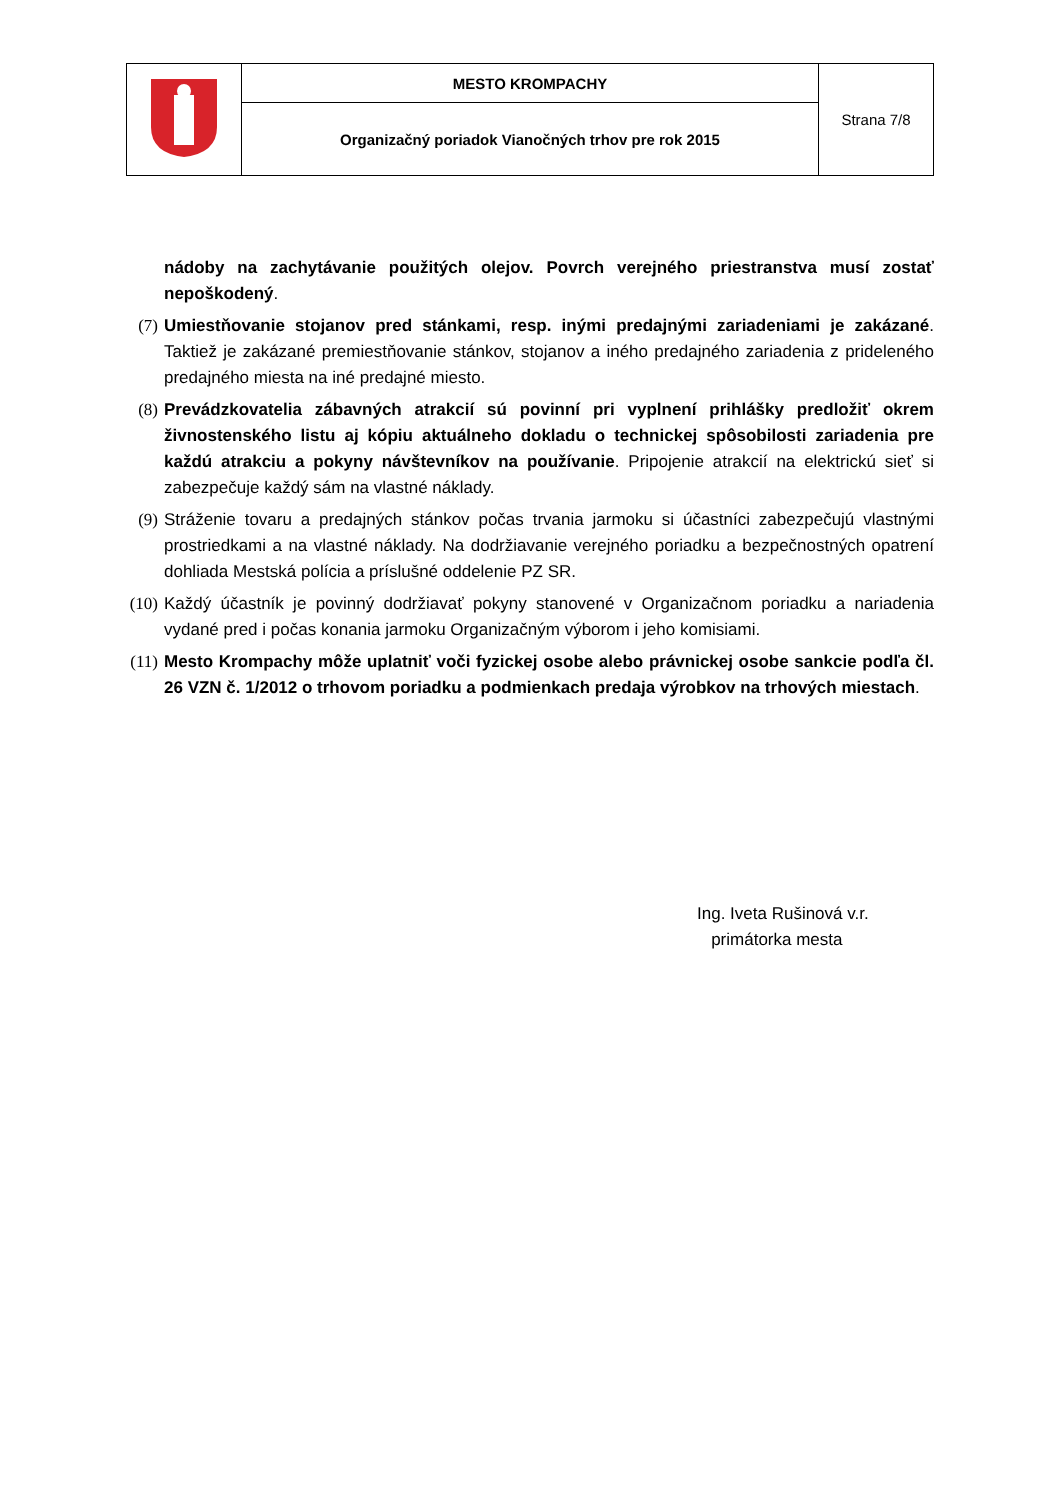| | MESTO KROMPACHY | Strana 7/8 |
| | Organizačný poriadok Vianočných trhov pre rok 2015 | |
nádoby na zachytávanie použitých olejov. Povrch verejného priestranstva musí zostať nepoškodený.
(7) Umiestňovanie stojanov pred stánkami, resp. inými predajnými zariadeniami je zakázané. Taktiež je zakázané premiestňovanie stánkov, stojanov a iného predajného zariadenia z prideleného predajného miesta na iné predajné miesto.
(8) Prevádzkovatelia zábavných atrakcií sú povinní pri vyplnení prihlášky predložiť okrem živnostenského listu aj kópiu aktuálneho dokladu o technickej spôsobilosti zariadenia pre každú atrakciu a pokyny návštevníkov na používanie. Pripojenie atrakcií na elektrickú sieť si zabezpečuje každý sám na vlastné náklady.
(9) Stráženie tovaru a predajných stánkov počas trvania jarmoku si účastníci zabezpečujú vlastnými prostriedkami a na vlastné náklady. Na dodržiavanie verejného poriadku a bezpečnostných opatrení dohliada Mestská polícia a príslušné oddelenie PZ SR.
(10) Každý účastník je povinný dodržiavať pokyny stanovené v Organizačnom poriadku a nariadenia vydané pred i počas konania jarmoku Organizačným výborom i jeho komisiami.
(11) Mesto Krompachy môže uplatniť voči fyzickej osobe alebo právnickej osobe sankcie podľa čl. 26 VZN č. 1/2012 o trhovom poriadku a podmienkach predaja výrobkov na trhových miestach.
Ing. Iveta Rušinová v.r.
primátorka mesta